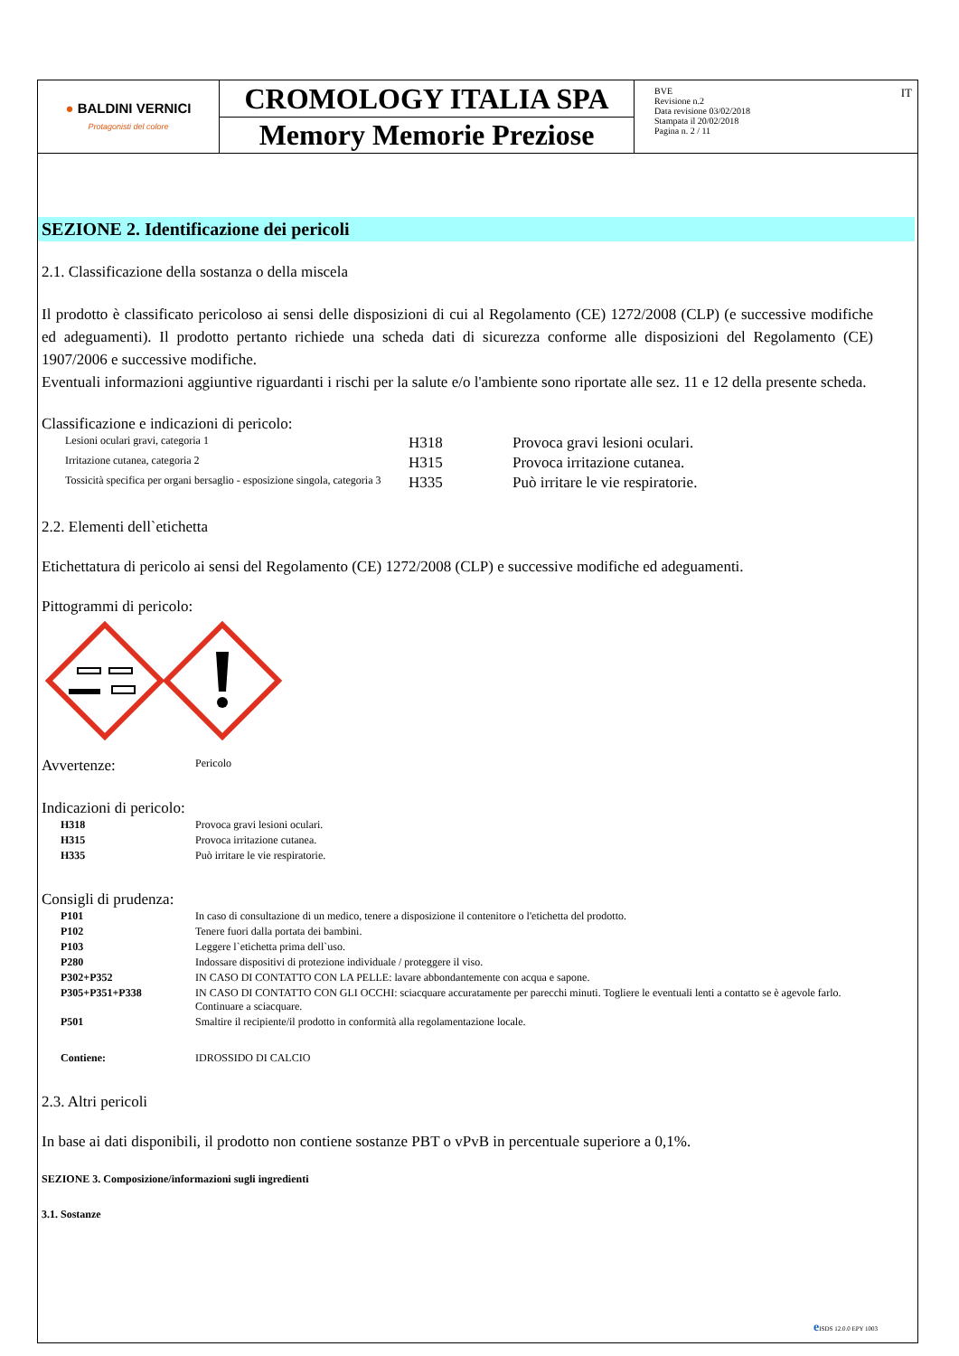| ● BALDINI VERNICI Protagonisti del colore | CROMOLOGY ITALIA SPA | IT BVE Revisione n.2 Data revisione 03/02/2018 Stampata il 20/02/2018 Pagina n. 2 / 11 |
| | Memory Memorie Preziose | |
SEZIONE 2. Identificazione dei pericoli
2.1. Classificazione della sostanza o della miscela
Il prodotto è classificato pericoloso ai sensi delle disposizioni di cui al Regolamento (CE) 1272/2008 (CLP) (e successive modifiche ed adeguamenti). Il prodotto pertanto richiede una scheda dati di sicurezza conforme alle disposizioni del Regolamento (CE) 1907/2006 e successive modifiche.
Eventuali informazioni aggiuntive riguardanti i rischi per la salute e/o l'ambiente sono riportate alle sez. 11 e 12 della presente scheda.
Classificazione e indicazioni di pericolo:
| Lesioni oculari gravi, categoria 1 | H318 | Provoca gravi lesioni oculari. |
| Irritazione cutanea, categoria 2 | H315 | Provoca irritazione cutanea. |
| Tossicità specifica per organi bersaglio - esposizione singola, categoria 3 | H335 | Può irritare le vie respiratorie. |
2.2. Elementi dell`etichetta
Etichettatura di pericolo ai sensi del Regolamento (CE) 1272/2008 (CLP) e successive modifiche ed adeguamenti.
Pittogrammi di pericolo:
| Avvertenze: | Pericolo |
Indicazioni di pericolo:
| H318 | Provoca gravi lesioni oculari. |
| H315 | Provoca irritazione cutanea. |
| H335 | Può irritare le vie respiratorie. |
Consigli di prudenza:
| P101 | In caso di consultazione di un medico, tenere a disposizione il contenitore o l'etichetta del prodotto. |
| P102 | Tenere fuori dalla portata dei bambini. |
| P103 | Leggere l`etichetta prima dell`uso. |
| P280 | Indossare dispositivi di protezione individuale / proteggere il viso. |
| P302+P352 | IN CASO DI CONTATTO CON LA PELLE: lavare abbondantemente con acqua e sapone. |
| P305+P351+P338 | IN CASO DI CONTATTO CON GLI OCCHI: sciacquare accuratamente per parecchi minuti. Togliere le eventuali lenti a contatto se è agevole farlo. Continuare a sciacquare. |
| P501 | Smaltire il recipiente/il prodotto in conformità alla regolamentazione locale. |
| Contiene: | IDROSSIDO DI CALCIO |
2.3. Altri pericoli
In base ai dati disponibili, il prodotto non contiene sostanze PBT o vPvB in percentuale superiore a 0,1%.
SEZIONE 3. Composizione/informazioni sugli ingredienti
3.1. Sostanze
e ISDS 12.0.0 EPY 1003